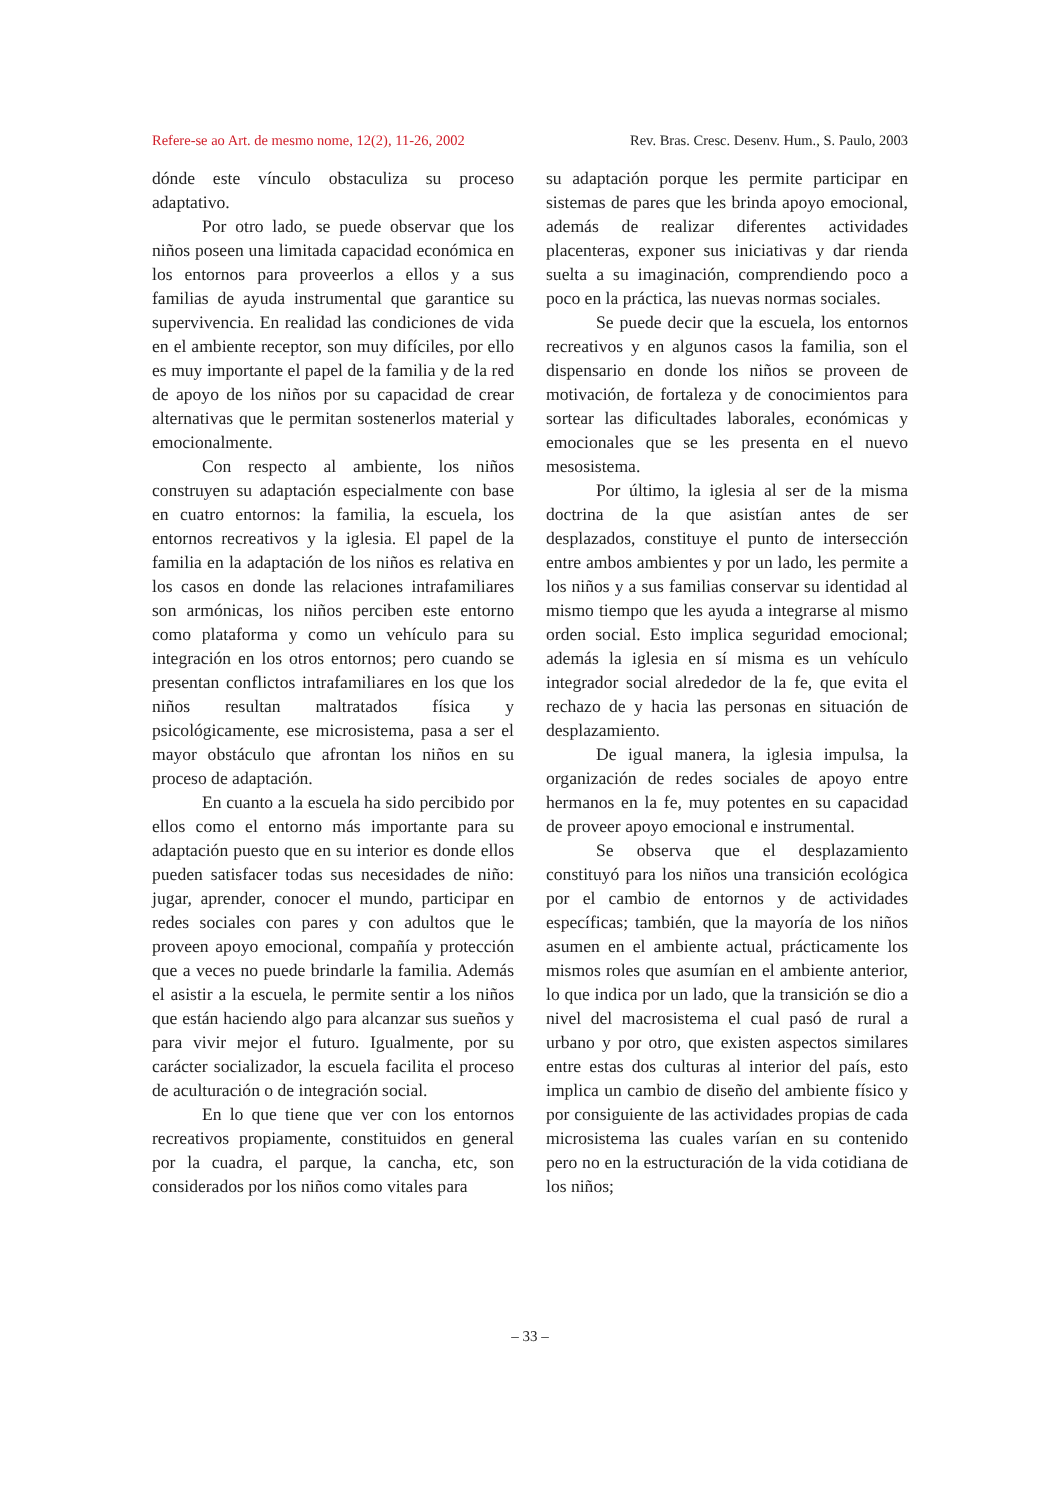Refere-se ao Art. de mesmo nome, 12(2), 11-26, 2002 Rev. Bras. Cresc. Desenv. Hum., S. Paulo, 2003
dónde este vínculo obstaculiza su proceso adaptativo.
Por otro lado, se puede observar que los niños poseen una limitada capacidad económica en los entornos para proveerlos a ellos y a sus familias de ayuda instrumental que garantice su supervivencia. En realidad las condiciones de vida en el ambiente receptor, son muy difíciles, por ello es muy importante el papel de la familia y de la red de apoyo de los niños por su capacidad de crear alternativas que le permitan sostenerlos material y emocionalmente.
Con respecto al ambiente, los niños construyen su adaptación especialmente con base en cuatro entornos: la familia, la escuela, los entornos recreativos y la iglesia. El papel de la familia en la adaptación de los niños es relativa en los casos en donde las relaciones intrafamiliares son armónicas, los niños perciben este entorno como plataforma y como un vehículo para su integración en los otros entornos; pero cuando se presentan conflictos intrafamiliares en los que los niños resultan maltratados física y psicológicamente, ese microsistema, pasa a ser el mayor obstáculo que afrontan los niños en su proceso de adaptación.
En cuanto a la escuela ha sido percibido por ellos como el entorno más importante para su adaptación puesto que en su interior es donde ellos pueden satisfacer todas sus necesidades de niño: jugar, aprender, conocer el mundo, participar en redes sociales con pares y con adultos que le proveen apoyo emocional, compañía y protección que a veces no puede brindarle la familia. Además el asistir a la escuela, le permite sentir a los niños que están haciendo algo para alcanzar sus sueños y para vivir mejor el futuro. Igualmente, por su carácter socializador, la escuela facilita el proceso de aculturación o de integración social.
En lo que tiene que ver con los entornos recreativos propiamente, constituidos en general por la cuadra, el parque, la cancha, etc, son considerados por los niños como vitales para
su adaptación porque les permite participar en sistemas de pares que les brinda apoyo emocional, además de realizar diferentes actividades placenteras, exponer sus iniciativas y dar rienda suelta a su imaginación, comprendiendo poco a poco en la práctica, las nuevas normas sociales.
Se puede decir que la escuela, los entornos recreativos y en algunos casos la familia, son el dispensario en donde los niños se proveen de motivación, de fortaleza y de conocimientos para sortear las dificultades laborales, económicas y emocionales que se les presenta en el nuevo mesosistema.
Por último, la iglesia al ser de la misma doctrina de la que asistían antes de ser desplazados, constituye el punto de intersección entre ambos ambientes y por un lado, les permite a los niños y a sus familias conservar su identidad al mismo tiempo que les ayuda a integrarse al mismo orden social. Esto implica seguridad emocional; además la iglesia en sí misma es un vehículo integrador social alrededor de la fe, que evita el rechazo de y hacia las personas en situación de desplazamiento.
De igual manera, la iglesia impulsa, la organización de redes sociales de apoyo entre hermanos en la fe, muy potentes en su capacidad de proveer apoyo emocional e instrumental.
Se observa que el desplazamiento constituyó para los niños una transición ecológica por el cambio de entornos y de actividades específicas; también, que la mayoría de los niños asumen en el ambiente actual, prácticamente los mismos roles que asumían en el ambiente anterior, lo que indica por un lado, que la transición se dio a nivel del macrosistema el cual pasó de rural a urbano y por otro, que existen aspectos similares entre estas dos culturas al interior del país, esto implica un cambio de diseño del ambiente físico y por consiguiente de las actividades propias de cada microsistema las cuales varían en su contenido pero no en la estructuración de la vida cotidiana de los niños;
– 33 –